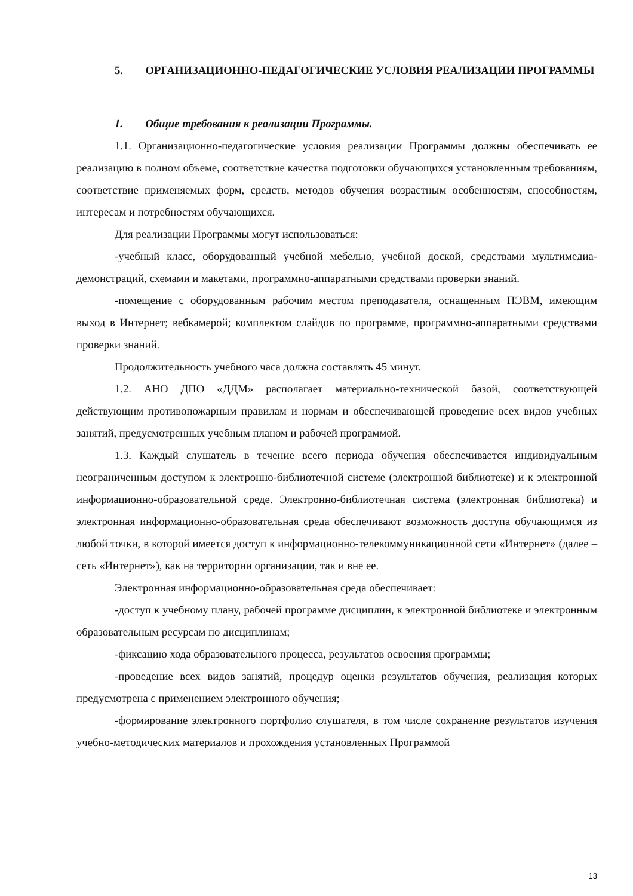5. ОРГАНИЗАЦИОННО-ПЕДАГОГИЧЕСКИЕ УСЛОВИЯ РЕАЛИЗАЦИИ ПРОГРАММЫ
1. Общие требования к реализации Программы.
1.1. Организационно-педагогические условия реализации Программы должны обеспечивать ее реализацию в полном объеме, соответствие качества подготовки обучающихся установленным требованиям, соответствие применяемых форм, средств, методов обучения возрастным особенностям, способностям, интересам и потребностям обучающихся.
Для реализации Программы могут использоваться:
-учебный класс, оборудованный учебной мебелью, учебной доской, средствами мультимедиа-демонстраций, схемами и макетами, программно-аппаратными средствами проверки знаний.
-помещение с оборудованным рабочим местом преподавателя, оснащенным ПЭВМ, имеющим выход в Интернет; вебкамерой; комплектом слайдов по программе, программно-аппаратными средствами проверки знаний.
Продолжительность учебного часа должна составлять 45 минут.
1.2. АНО ДПО «ДДМ» располагает материально-технической базой, соответствующей действующим противопожарным правилам и нормам и обеспечивающей проведение всех видов учебных занятий, предусмотренных учебным планом и рабочей программой.
1.3. Каждый слушатель в течение всего периода обучения обеспечивается индивидуальным неограниченным доступом к электронно-библиотечной системе (электронной библиотеке) и к электронной информационно-образовательной среде. Электронно-библиотечная система (электронная библиотека) и электронная информационно-образовательная среда обеспечивают возможность доступа обучающимся из любой точки, в которой имеется доступ к информационно-телекоммуникационной сети «Интернет» (далее – сеть «Интернет»), как на территории организации, так и вне ее.
Электронная информационно-образовательная среда обеспечивает:
-доступ к учебному плану, рабочей программе дисциплин, к электронной библиотеке и электронным образовательным ресурсам по дисциплинам;
-фиксацию хода образовательного процесса, результатов освоения программы;
-проведение всех видов занятий, процедур оценки результатов обучения, реализация которых предусмотрена с применением электронного обучения;
-формирование электронного портфолио слушателя, в том числе сохранение результатов изучения учебно-методических материалов и прохождения установленных Программой
13